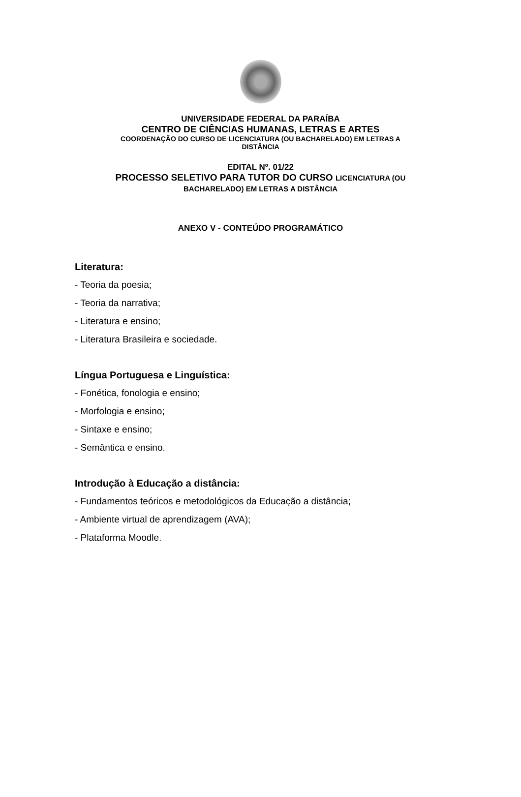UNIVERSIDADE FEDERAL DA PARAÍBA
CENTRO DE CIÊNCIAS HUMANAS, LETRAS E ARTES
COORDENAÇÃO DO CURSO DE LICENCIATURA (OU BACHARELADO) EM LETRAS A
DISTÂNCIA
EDITAL Nº. 01/22
PROCESSO SELETIVO PARA TUTOR DO CURSO LICENCIATURA (OU
BACHARELADO) EM LETRAS A DISTÂNCIA
ANEXO V - CONTEÚDO PROGRAMÁTICO
Literatura:
- Teoria da poesia;
- Teoria da narrativa;
- Literatura e ensino;
- Literatura Brasileira e sociedade.
Língua Portuguesa e Linguística:
- Fonética, fonologia e ensino;
- Morfologia e ensino;
- Sintaxe e ensino;
- Semântica e ensino.
Introdução à Educação a distância:
- Fundamentos teóricos e metodológicos da Educação a distância;
- Ambiente virtual de aprendizagem (AVA);
- Plataforma Moodle.